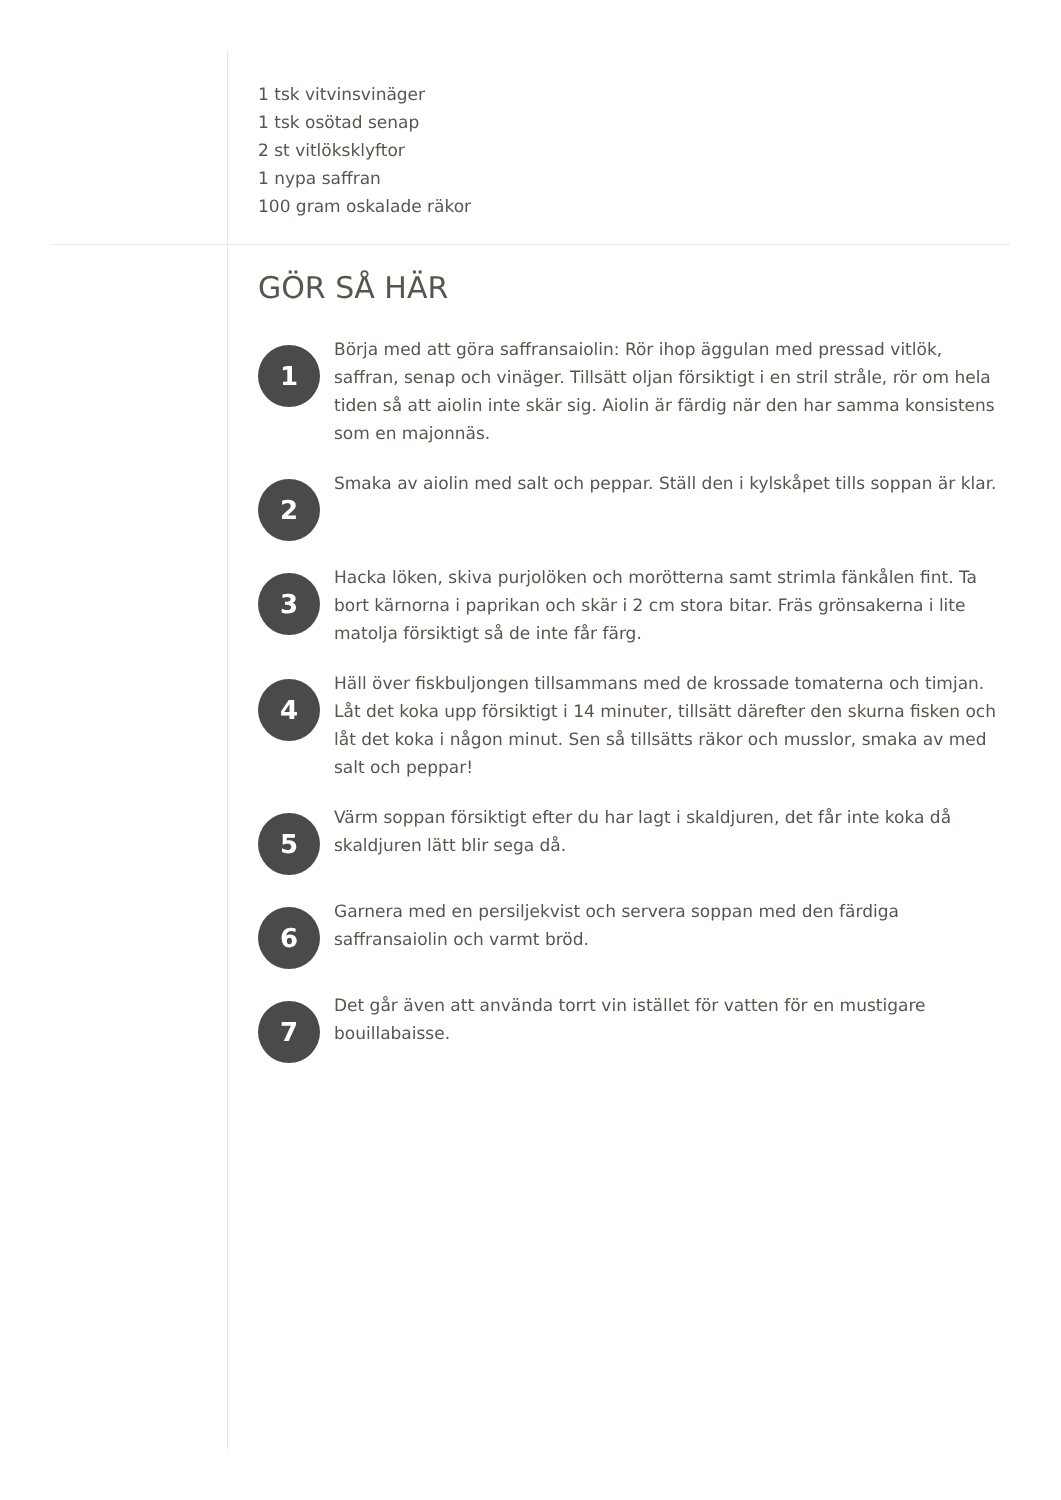1 tsk vitvinsvinäger
1 tsk osötad senap
2 st vitlöksklyftor
1 nypa saffran
100 gram oskalade räkor
GÖR SÅ HÄR
1
Börja med att göra saffransaiolin: Rör ihop äggulan med pressad vitlök, saffran, senap och vinäger. Tillsätt oljan försiktigt i en stril stråle, rör om hela tiden så att aiolin inte skär sig. Aiolin är färdig när den har samma konsistens som en majonnäs.
2
Smaka av aiolin med salt och peppar. Ställ den i kylskåpet tills soppan är klar.
3
Hacka löken, skiva purjolöken och morötterna samt strimla fänkålen fint. Ta bort kärnorna i paprikan och skär i 2 cm stora bitar. Fräs grönsakerna i lite matolja försiktigt så de inte får färg.
4
Häll över fiskbuljongen tillsammans med de krossade tomaterna och timjan. Låt det koka upp försiktigt i 14 minuter, tillsätt därefter den skurna fisken och låt det koka i någon minut. Sen så tillsätts räkor och musslor, smaka av med salt och peppar!
5
Värm soppan försiktigt efter du har lagt i skaldjuren, det får inte koka då skaldjuren lätt blir sega då.
6
Garnera med en persiljekvist och servera soppan med den färdiga saffransaiolin och varmt bröd.
7
Det går även att använda torrt vin istället för vatten för en mustigare bouillabaisse.